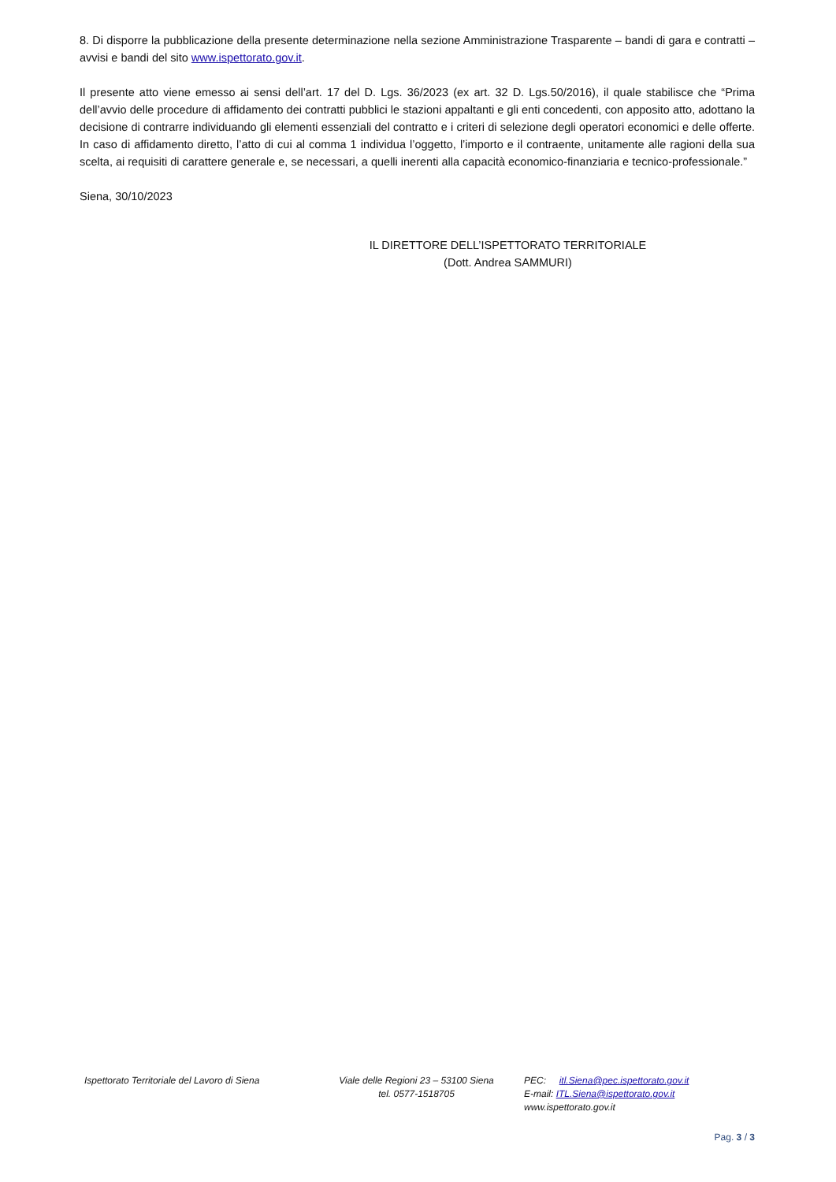8. Di disporre la pubblicazione della presente determinazione nella sezione Amministrazione Trasparente – bandi di gara e contratti – avvisi e bandi del sito www.ispettorato.gov.it.
Il presente atto viene emesso ai sensi dell’art. 17 del D. Lgs. 36/2023 (ex art. 32 D. Lgs.50/2016), il quale stabilisce che “Prima dell’avvio delle procedure di affidamento dei contratti pubblici le stazioni appaltanti e gli enti concedenti, con apposito atto, adottano la decisione di contrarre individuando gli elementi essenziali del contratto e i criteri di selezione degli operatori economici e delle offerte. In caso di affidamento diretto, l’atto di cui al comma 1 individua l’oggetto, l’importo e il contraente, unitamente alle ragioni della sua scelta, ai requisiti di carattere generale e, se necessari, a quelli inerenti alla capacità economico-finanziaria e tecnico-professionale.”
Siena, 30/10/2023
IL DIRETTORE DELL’ISPETTORATO TERRITORIALE
(Dott. Andrea SAMMURI)
Ispettorato Territoriale del Lavoro di Siena
Viale delle Regioni 23 – 53100 Siena
tel. 0577-1518705
PEC: itl.Siena@pec.ispettorato.gov.it
E-mail: ITL.Siena@ispettorato.gov.it
www.ispettorato.gov.it
Pag. 3 / 3